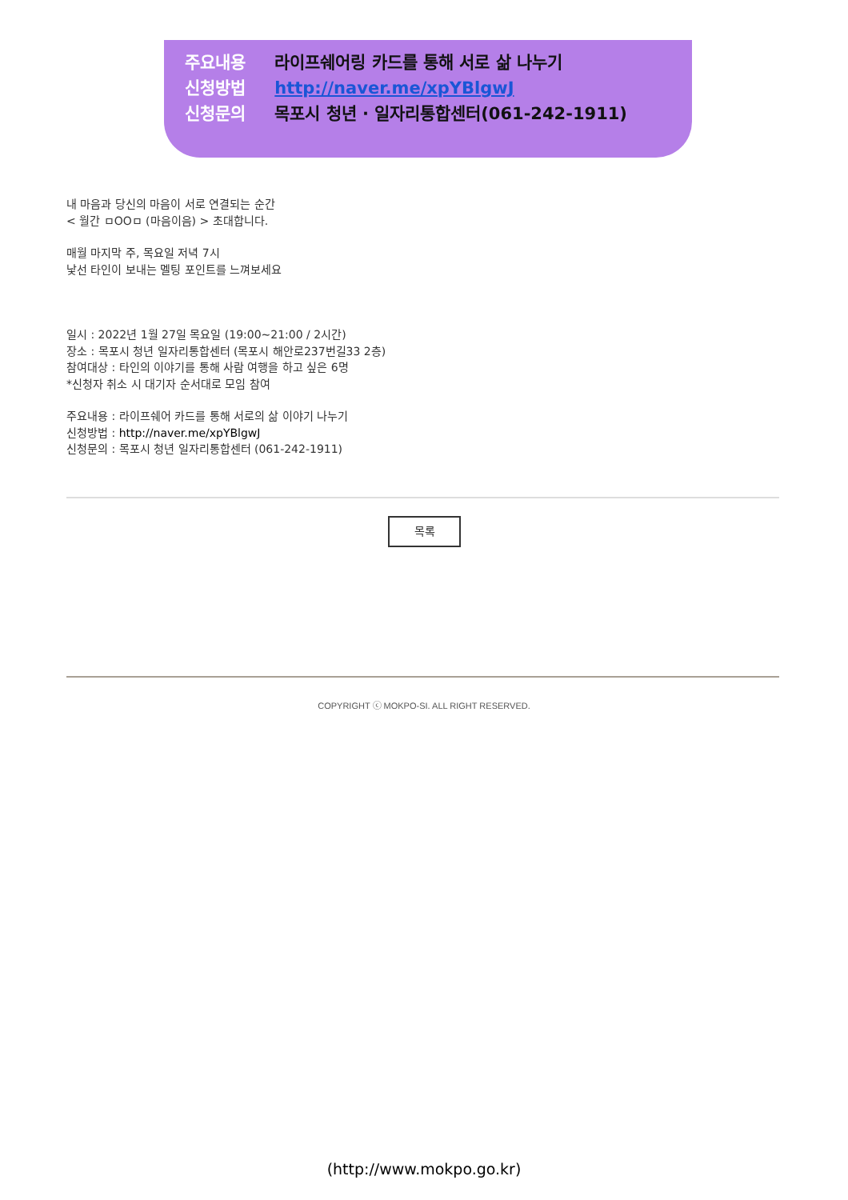주요내용 라이프쉐어링 카드를 통해 서로 삶 나누기
신청방법 http://naver.me/xpYBlgwJ
신청문의 목포시 청년 · 일자리통합센터(061-242-1911)
내 마음과 당신의 마음이 서로 연결되는 순간
< 월간 ㅁOOㅁ (마음이음) > 초대합니다.
매월 마지막 주, 목요일 저녁 7시
낯선 타인이 보내는 멜팅 포인트를 느껴보세요
일시 : 2022년 1월 27일 목요일 (19:00~21:00 / 2시간)
장소 : 목포시 청년 일자리통합센터 (목포시 해안로237번길33 2층)
참여대상 : 타인의 이야기를 통해 사람 여행을 하고 싶은 6명
*신청자 취소 시 대기자 순서대로 모임 참여
주요내용 : 라이프쉐어 카드를 통해 서로의 삶 이야기 나누기
신청방법 : http://naver.me/xpYBlgwJ
신청문의 : 목포시 청년 일자리통합센터 (061-242-1911)
목록
COPYRIGHT ⓒ MOKPO-SI. ALL RIGHT RESERVED.
(http://www.mokpo.go.kr)